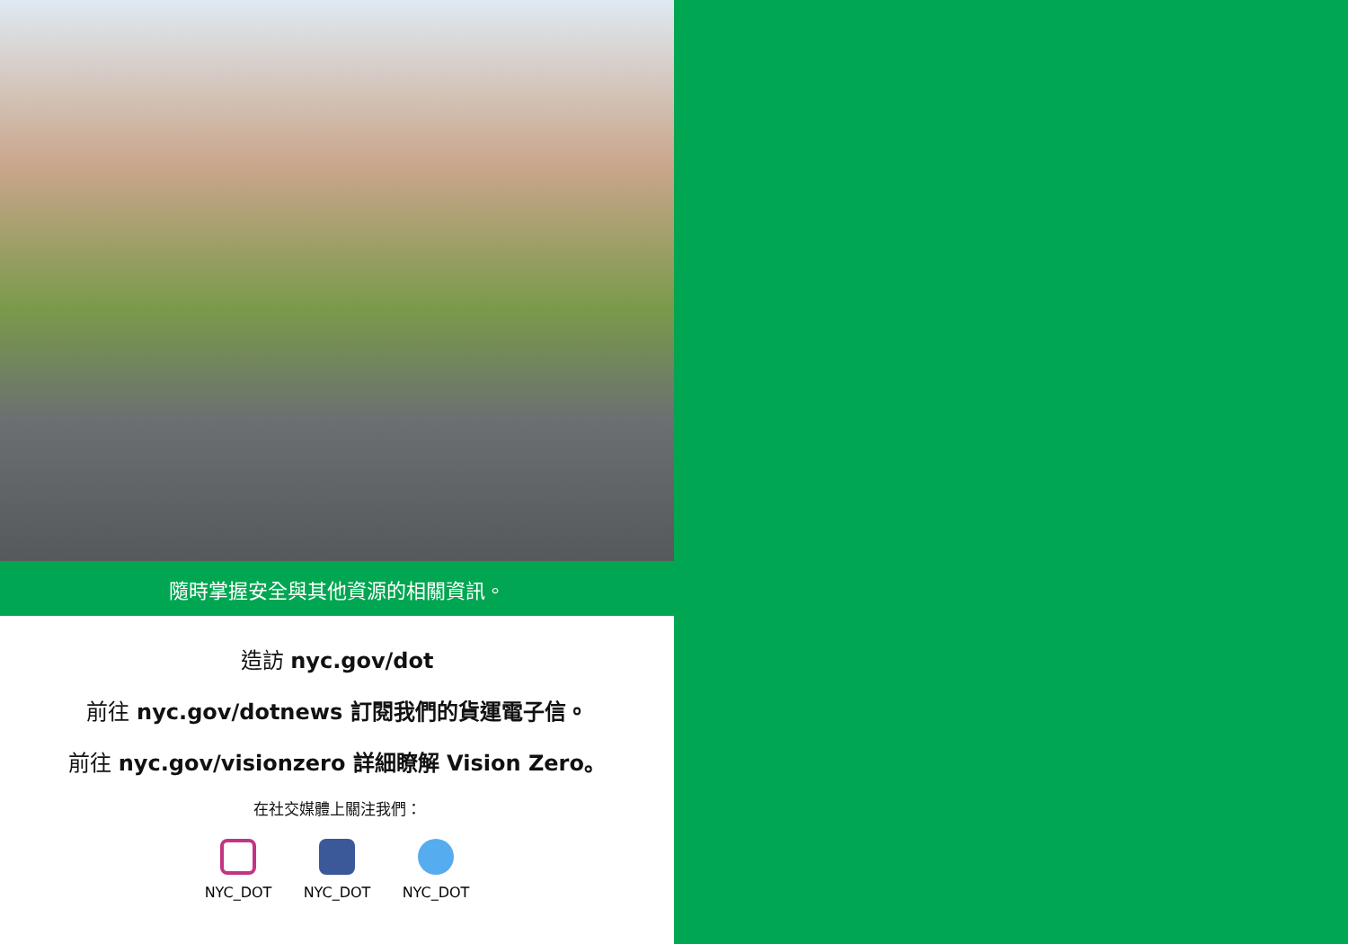隨時掌握安全與其他資源的相關資訊。
造訪 nyc.gov/dot
前往 nyc.gov/dotnews 訂閱我們的貨運電子信。
前往 nyc.gov/visionzero 詳細瞭解 Vision Zero。
在社交媒體上關注我們：
NYC_DOT NYC_DOT NYC_DOT